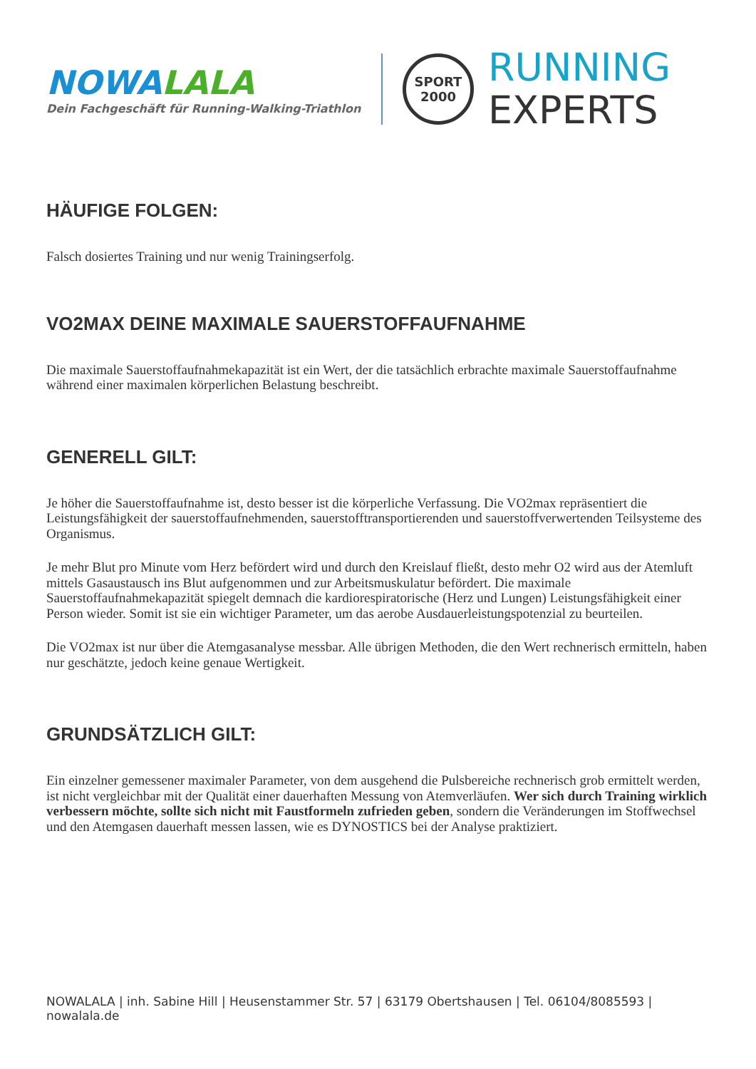NOWALALA
Dein Fachgeschäft für Running-Walking-Triathlon
SPORT
2000
RUNNING
EXPERTS
HÄUFIGE FOLGEN:
Falsch dosiertes Training und nur wenig Trainingserfolg.
VO2MAX DEINE MAXIMALE SAUERSTOFFAUFNAHME
Die maximale Sauerstoffaufnahmekapazität ist ein Wert, der die tatsächlich erbrachte maximale Sauerstoffaufnahme während einer maximalen körperlichen Belastung beschreibt.
GENERELL GILT:
Je höher die Sauerstoffaufnahme ist, desto besser ist die körperliche Verfassung. Die VO2max repräsentiert die Leistungsfähigkeit der sauerstoffaufnehmenden, sauerstofftransportierenden und sauerstoffverwertenden Teilsysteme des Organismus.
Je mehr Blut pro Minute vom Herz befördert wird und durch den Kreislauf fließt, desto mehr O2 wird aus der Atemluft mittels Gasaustausch ins Blut aufgenommen und zur Arbeitsmuskulatur befördert. Die maximale Sauerstoffaufnahmekapazität spiegelt demnach die kardiorespiratorische (Herz und Lungen) Leistungsfähigkeit einer Person wieder. Somit ist sie ein wichtiger Parameter, um das aerobe Ausdauerleistungspotenzial zu beurteilen.
Die VO2max ist nur über die Atemgasanalyse messbar. Alle übrigen Methoden, die den Wert rechnerisch ermitteln, haben nur geschätzte, jedoch keine genaue Wertigkeit.
GRUNDSÄTZLICH GILT:
Ein einzelner gemessener maximaler Parameter, von dem ausgehend die Pulsbereiche rechnerisch grob ermittelt werden, ist nicht vergleichbar mit der Qualität einer dauerhaften Messung von Atemverläufen. Wer sich durch Training wirklich verbessern möchte, sollte sich nicht mit Faustformeln zufrieden geben, sondern die Veränderungen im Stoffwechsel und den Atemgasen dauerhaft messen lassen, wie es DYNOSTICS bei der Analyse praktiziert.
NOWALALA | inh. Sabine Hill | Heusenstammer Str. 57 | 63179 Obertshausen | Tel. 06104/8085593 | nowalala.de